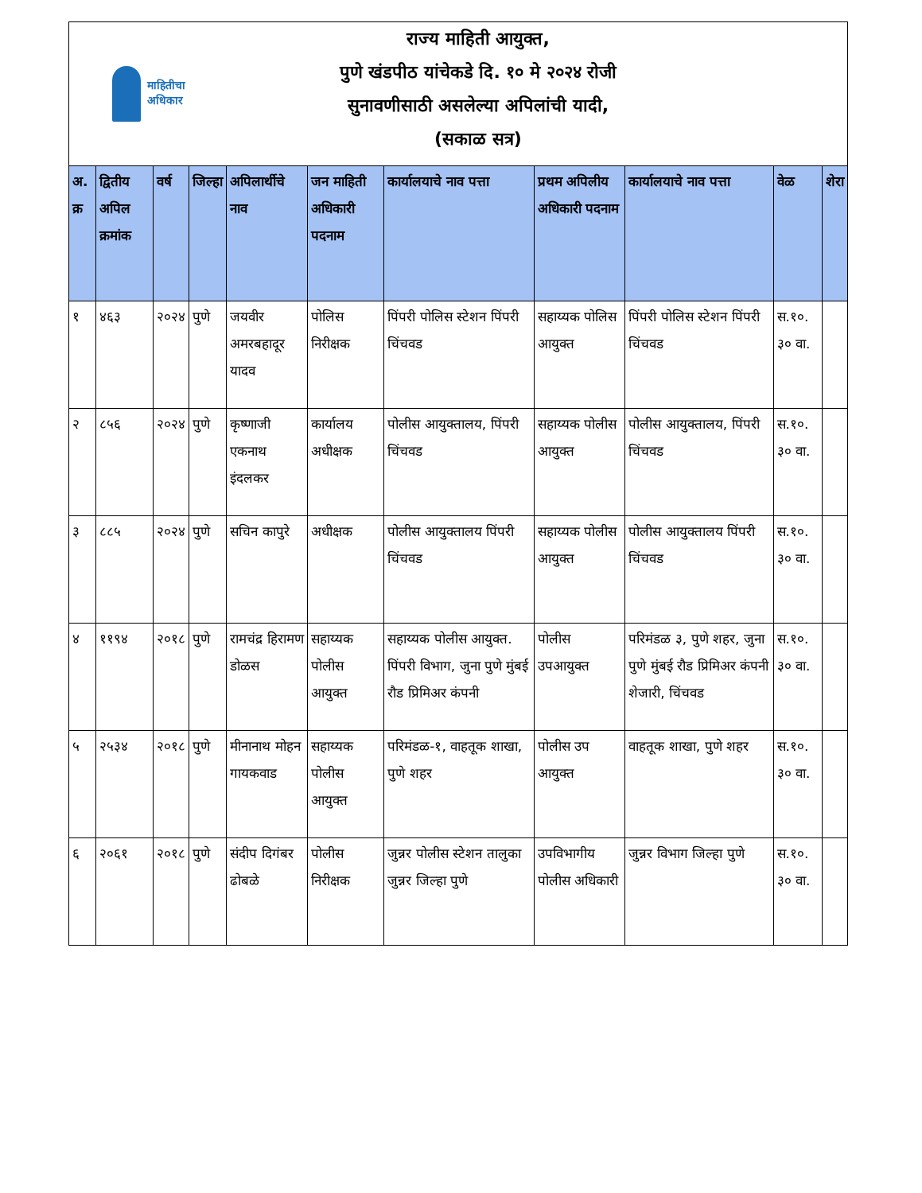माहितीचा
अधिकार
राज्य माहिती आयुक्त,
पुणे खंडपीठ यांचेकडे दि. १० मे २०२४ रोजी
सुनावणीसाठी असलेल्या अपिलांची यादी,
(सकाळ सत्र)
| अ. क्र | द्वितीय अपिल क्रमांक | वर्ष | जिल्हा | अपिलार्थीचे नाव | जन माहिती अधिकारी पदनाम | कार्यालयाचे नाव पत्ता | प्रथम अपिलीय अधिकारी पदनाम | कार्यालयाचे नाव पत्ता | वेळ | शेरा |
| --- | --- | --- | --- | --- | --- | --- | --- | --- | --- | --- |
| १ | ४६३ | २०२४ | पुणे | जयवीर अमरबहादूर यादव | पोलिस निरीक्षक | पिंपरी पोलिस स्टेशन पिंपरी चिंचवड | सहाय्यक पोलिस आयुक्त | पिंपरी पोलिस स्टेशन पिंपरी चिंचवड | स.१०. ३० वा. | |
| २ | ८५६ | २०२४ | पुणे | कृष्णाजी एकनाथ इंदलकर | कार्यालय अधीक्षक | पोलीस आयुक्तालय, पिंपरी चिंचवड | सहाय्यक पोलीस आयुक्त | पोलीस आयुक्तालय, पिंपरी चिंचवड | स.१०. ३० वा. | |
| ३ | ८८५ | २०२४ | पुणे | सचिन कापुरे | अधीक्षक | पोलीस आयुक्तालय पिंपरी चिंचवड | सहाय्यक पोलीस आयुक्त | पोलीस आयुक्तालय पिंपरी चिंचवड | स.१०. ३० वा. | |
| ४ | ११९४ | २०१८ | पुणे | रामचंद्र हिरामण डोळस | सहाय्यक पोलीस आयुक्त | सहाय्यक पोलीस आयुक्त. पिंपरी विभाग, जुना पुणे मुंबई रौड प्रिमिअर कंपनी | पोलीस उपआयुक्त | परिमंडळ ३, पुणे शहर, जुना पुणे मुंबई रौड प्रिमिअर कंपनी शेजारी, चिंचवड | स.१०. ३० वा. | |
| ५ | २५३४ | २०१८ | पुणे | मीनानाथ मोहन गायकवाड | सहाय्यक पोलीस आयुक्त | परिमंडळ-१, वाहतूक शाखा, पुणे शहर | पोलीस उप आयुक्त | वाहतूक शाखा, पुणे शहर | स.१०. ३० वा. | |
| ६ | २०६१ | २०१८ | पुणे | संदीप दिगंबर ढोबळे | पोलीस निरीक्षक | जुन्नर पोलीस स्टेशन तालुका जुन्नर जिल्हा पुणे | उपविभागीय पोलीस अधिकारी | जुन्नर विभाग जिल्हा पुणे | स.१०. ३० वा. | |